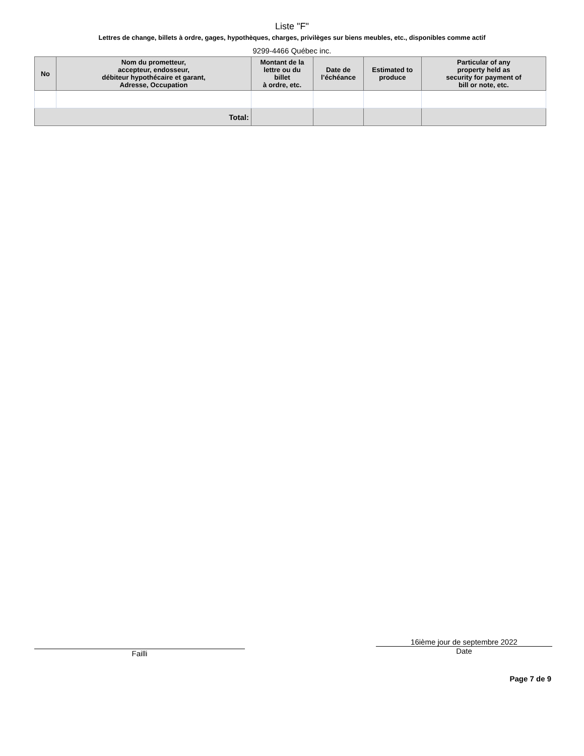Liste "F"
Lettres de change, billets à ordre, gages, hypothèques, charges, privilèges sur biens meubles, etc., disponibles comme actif
9299-4466 Québec inc.
| No | Nom du prometteur, accepteur, endosseur, débiteur hypothécaire et garant, Adresse, Occupation | Montant de la lettre ou du billet à ordre, etc. | Date de l’échéance | Estimated to produce | Particular of any property held as security for payment of bill or note, etc. |
| --- | --- | --- | --- | --- | --- |
| Total: | | | | | |
Failli
16ième jour de septembre 2022
Date
Page 7 de 9